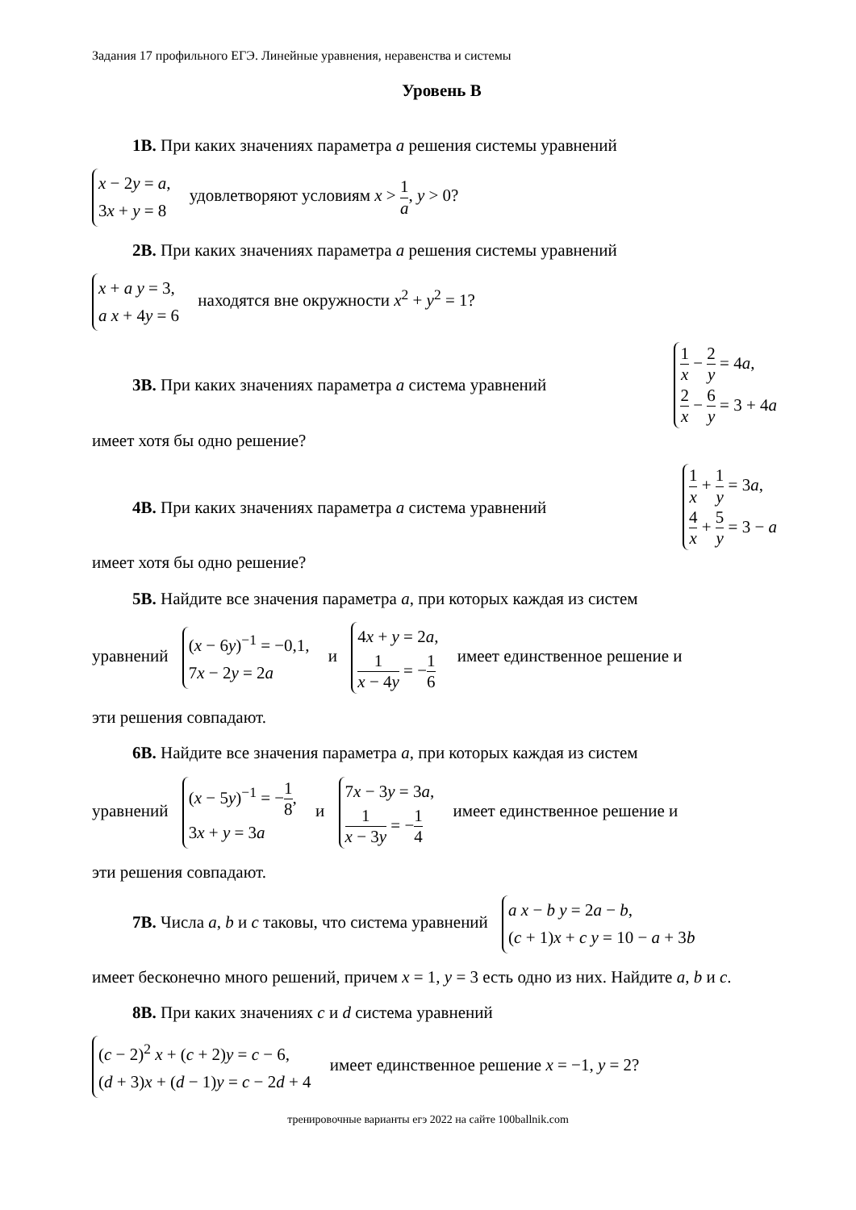Задания 17 профильного ЕГЭ. Линейные уравнения, неравенства и системы
Уровень В
1В. При каких значениях параметра a решения системы уравнений
x − 2y = a,
3x + y = 8 удовлетворяют условиям x > 1 a, y > 0?
2В. При каких значениях параметра a решения системы уравнений
x + a y = 3,
a x + 4y = 6 находятся вне окружности x<sup>2</sup> + y<sup>2</sup> = 1?
3В. При каких значениях параметра a система уравнений
1 x − 2 y = 4a,
2 x − 6 y = 3 + 4a
имеет хотя бы одно решение?
4В. При каких значениях параметра a система уравнений
1 x + 1 y = 3a,
4 x + 5 y = 3 − a
имеет хотя бы одно решение?
5В. Найдите все значения параметра a, при которых каждая из систем
уравнений (x − 6y)<sup>−1</sup> = −0,1,
7x − 2y = 2a и 4x + y = 2a,
1 x − 4y = −1 6 имеет единственное решение и
эти решения совпадают.
6В. Найдите все значения параметра a, при которых каждая из систем
уравнений (x − 5y)<sup>−1</sup> = −1 8,
3x + y = 3a и 7x − 3y = 3a,
1 x − 3y = −1 4 имеет единственное решение и
эти решения совпадают.
7В. Числа a, b и c таковы, что система уравнений a x − b y = 2a − b,
(c + 1)x + c y = 10 − a + 3b
имеет бесконечно много решений, причем x = 1, y = 3 есть одно из них. Найдите a, b и c.
8В. При каких значениях c и d система уравнений
(c − 2)<sup>2</sup> x + (c + 2)y = c − 6,
(d + 3)x + (d − 1)y = c − 2d + 4 имеет единственное решение x = −1, y = 2?
тренировочные варианты егэ 2022 на сайте 100ballnik.com